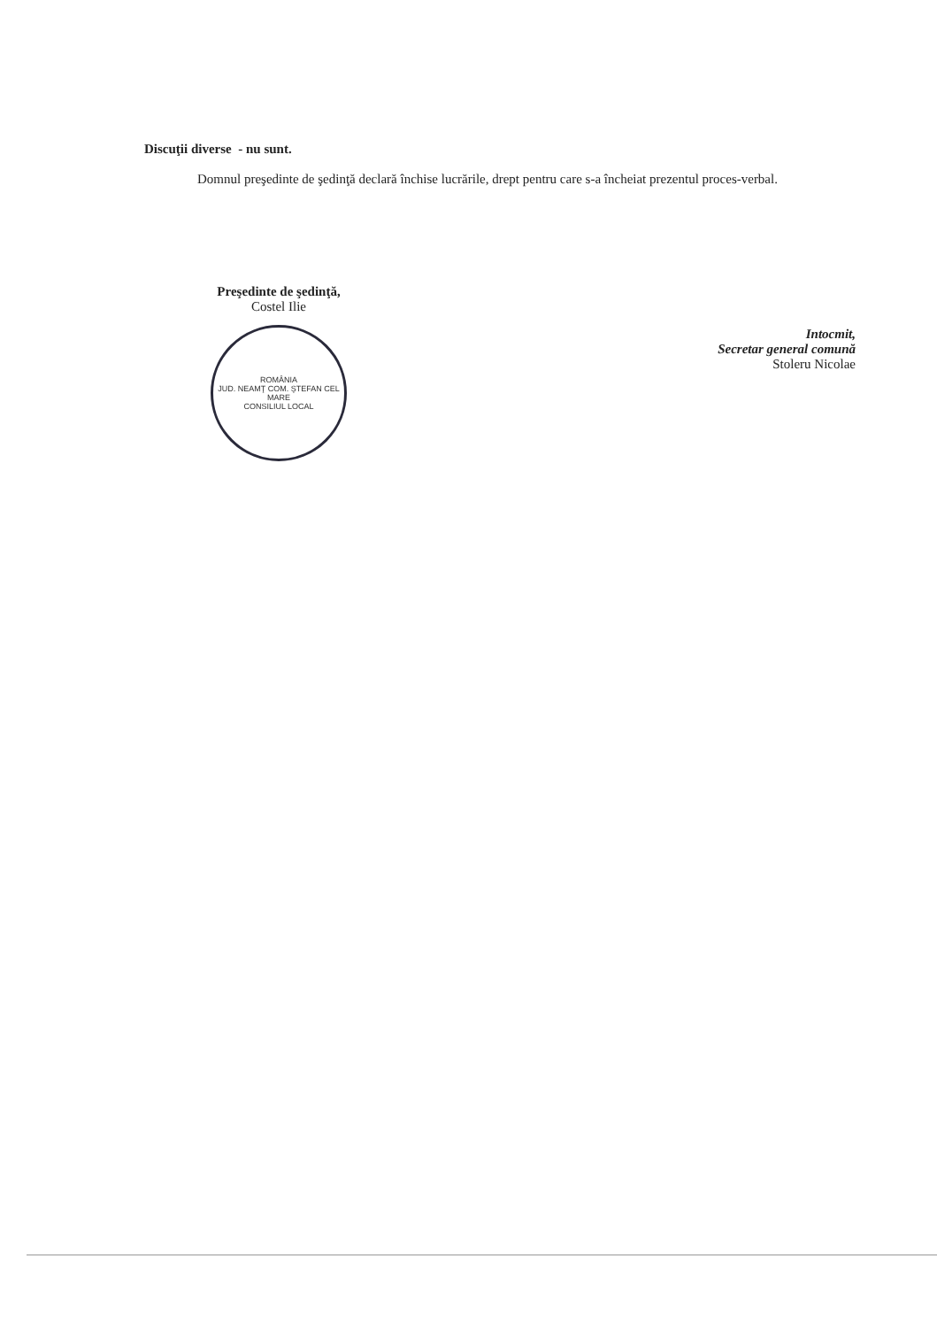Discuţii diverse - nu sunt.
Domnul preşedinte de şedinţă declară închise lucrările, drept pentru care s-a încheiat prezentul proces-verbal.
Preşedinte de şedinţă,
Costel Ilie
ROMÂNIA
JUD. NEAMŢ COM. ŞTEFAN CEL MARE
CONSILIUL LOCAL
Intocmit,
Secretar general comună
Stoleru Nicolae